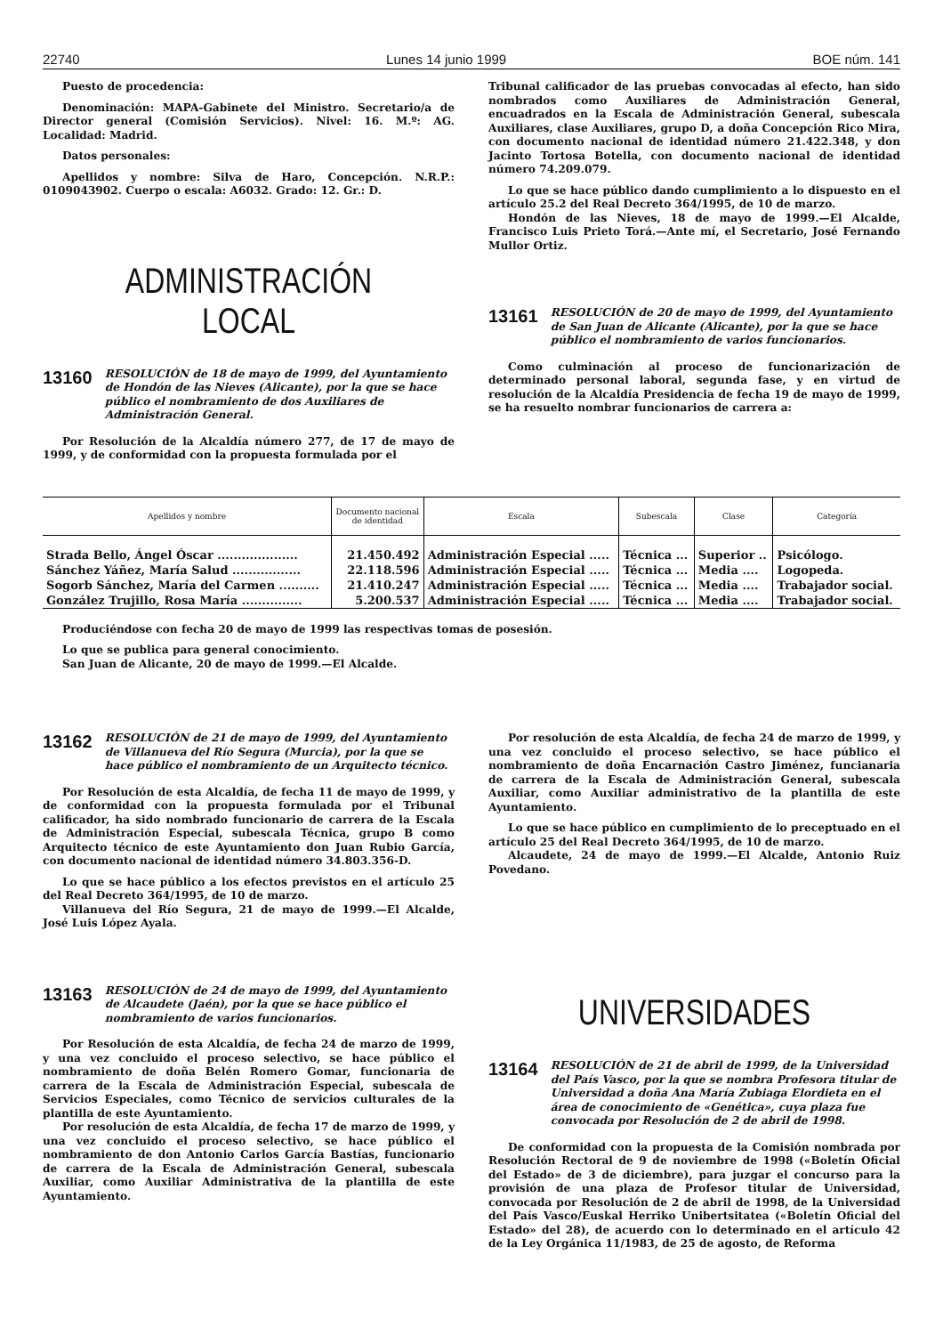22740 Lunes 14 junio 1999 BOE núm. 141
Puesto de procedencia:
Denominación: MAPA-Gabinete del Ministro. Secretario/a de Director general (Comisión Servicios). Nivel: 16. M.º: AG. Localidad: Madrid.
Datos personales:
Apellidos y nombre: Silva de Haro, Concepción. N.R.P.: 0109043902. Cuerpo o escala: A6032. Grado: 12. Gr.: D.
ADMINISTRACIÓN LOCAL
13160 RESOLUCIÓN de 18 de mayo de 1999, del Ayuntamiento de Hondón de las Nieves (Alicante), por la que se hace público el nombramiento de dos Auxiliares de Administración General.
Por Resolución de la Alcaldía número 277, de 17 de mayo de 1999, y de conformidad con la propuesta formulada por el
Tribunal calificador de las pruebas convocadas al efecto, han sido nombrados como Auxiliares de Administración General, encuadrados en la Escala de Administración General, subescala Auxiliares, clase Auxiliares, grupo D, a doña Concepción Rico Mira, con documento nacional de identidad número 21.422.348, y don Jacinto Tortosa Botella, con documento nacional de identidad número 74.209.079.
Lo que se hace público dando cumplimiento a lo dispuesto en el artículo 25.2 del Real Decreto 364/1995, de 10 de marzo.
Hondón de las Nieves, 18 de mayo de 1999.—El Alcalde, Francisco Luis Prieto Torá.—Ante mí, el Secretario, José Fernando Mullor Ortiz.
13161 RESOLUCIÓN de 20 de mayo de 1999, del Ayuntamiento de San Juan de Alicante (Alicante), por la que se hace público el nombramiento de varios funcionarios.
Como culminación al proceso de funcionarización de determinado personal laboral, segunda fase, y en virtud de resolución de la Alcaldía Presidencia de fecha 19 de mayo de 1999, se ha resuelto nombrar funcionarios de carrera a:
| Apellidos y nombre | Documento nacional de identidad | Escala | Subescala | Clase | Categoría |
| --- | --- | --- | --- | --- | --- |
| Strada Bello, Ángel Óscar .................... | 21.450.492 | Administración Especial ..... | Técnica ... | Superior .. | Psicólogo. |
| Sánchez Yáñez, María Salud ................. | 22.118.596 | Administración Especial ..... | Técnica ... | Media .... | Logopeda. |
| Sogorb Sánchez, María del Carmen .......... | 21.410.247 | Administración Especial ..... | Técnica ... | Media .... | Trabajador social. |
| González Trujillo, Rosa María ............... | 5.200.537 | Administración Especial ..... | Técnica ... | Media .... | Trabajador social. |
Produciéndose con fecha 20 de mayo de 1999 las respectivas tomas de posesión.
Lo que se publica para general conocimiento.
San Juan de Alicante, 20 de mayo de 1999.—El Alcalde.
13162 RESOLUCIÓN de 21 de mayo de 1999, del Ayuntamiento de Villanueva del Río Segura (Murcia), por la que se hace público el nombramiento de un Arquitecto técnico.
Por Resolución de esta Alcaldía, de fecha 11 de mayo de 1999, y de conformidad con la propuesta formulada por el Tribunal calificador, ha sido nombrado funcionario de carrera de la Escala de Administración Especial, subescala Técnica, grupo B como Arquitecto técnico de este Ayuntamiento don Juan Rubio García, con documento nacional de identidad número 34.803.356-D.
Lo que se hace público a los efectos previstos en el artículo 25 del Real Decreto 364/1995, de 10 de marzo.
Villanueva del Río Segura, 21 de mayo de 1999.—El Alcalde, José Luis López Ayala.
13163 RESOLUCIÓN de 24 de mayo de 1999, del Ayuntamiento de Alcaudete (Jaén), por la que se hace público el nombramiento de varios funcionarios.
Por Resolución de esta Alcaldía, de fecha 24 de marzo de 1999, y una vez concluido el proceso selectivo, se hace público el nombramiento de doña Belén Romero Gomar, funcionaria de carrera de la Escala de Administración Especial, subescala de Servicios Especiales, como Técnico de servicios culturales de la plantilla de este Ayuntamiento.
Por resolución de esta Alcaldía, de fecha 17 de marzo de 1999, y una vez concluido el proceso selectivo, se hace público el nombramiento de don Antonio Carlos García Bastías, funcionario de carrera de la Escala de Administración General, subescala Auxiliar, como Auxiliar Administrativa de la plantilla de este Ayuntamiento.
Por resolución de esta Alcaldía, de fecha 24 de marzo de 1999, y una vez concluido el proceso selectivo, se hace público el nombramiento de doña Encarnación Castro Jiménez, funcianaria de carrera de la Escala de Administración General, subescala Auxiliar, como Auxiliar administrativo de la plantilla de este Ayuntamiento.
Lo que se hace público en cumplimiento de lo preceptuado en el artículo 25 del Real Decreto 364/1995, de 10 de marzo.
Alcaudete, 24 de mayo de 1999.—El Alcalde, Antonio Ruiz Povedano.
UNIVERSIDADES
13164 RESOLUCIÓN de 21 de abril de 1999, de la Universidad del País Vasco, por la que se nombra Profesora titular de Universidad a doña Ana María Zubiaga Elordieta en el área de conocimiento de «Genética», cuya plaza fue convocada por Resolución de 2 de abril de 1998.
De conformidad con la propuesta de la Comisión nombrada por Resolución Rectoral de 9 de noviembre de 1998 («Boletín Oficial del Estado» de 3 de diciembre), para juzgar el concurso para la provisión de una plaza de Profesor titular de Universidad, convocada por Resolución de 2 de abril de 1998, de la Universidad del País Vasco/Euskal Herriko Unibertsitatea («Boletín Oficial del Estado» del 28), de acuerdo con lo determinado en el artículo 42 de la Ley Orgánica 11/1983, de 25 de agosto, de Reforma